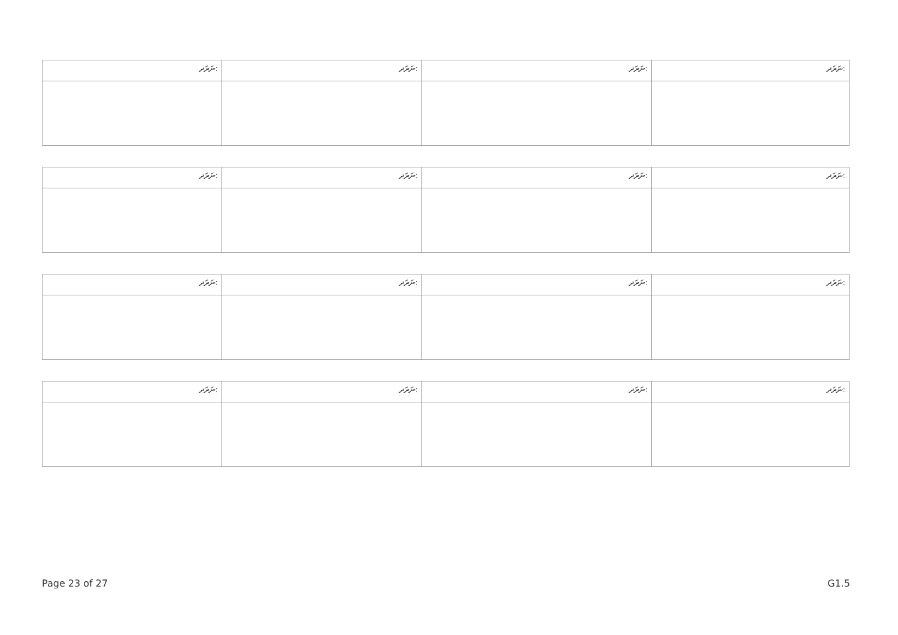| ނަރަދ: | ނަރަދ: | ނަރަދ: | ނަރަދ: |
| ނަރަދ: | ނަރަދ: | ނަރަދ: | ނަރަދ: |
| ނަރަދ: | ނަރަދ: | ނަރަދ: | ނަރަދ: |
| ނަރަދ: | ނަރަދ: | ނަރަދ: | ނަރަދ: |
Page 23 of 27 G1.5